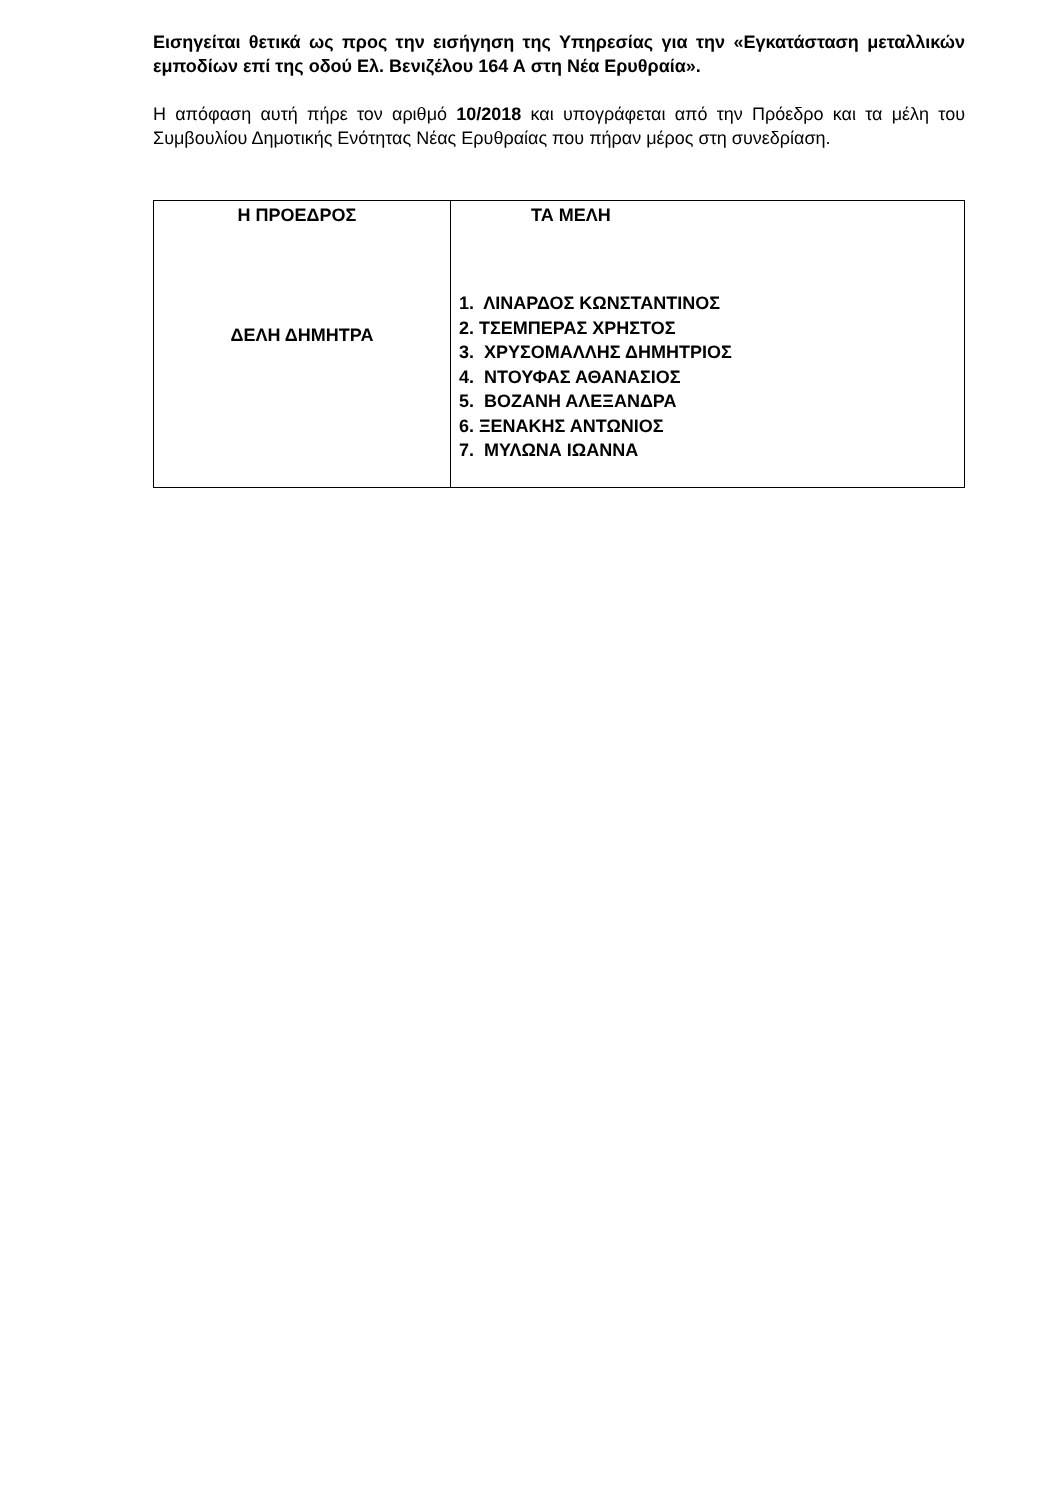Εισηγείται θετικά ως προς την εισήγηση της Υπηρεσίας για την «Εγκατάσταση μεταλλικών εμποδίων επί της οδού Ελ. Βενιζέλου 164 Α στη Νέα Ερυθραία».
Η απόφαση αυτή πήρε τον αριθμό 10/2018 και υπογράφεται από την Πρόεδρο και τα μέλη του Συμβουλίου Δημοτικής Ενότητας Νέας Ερυθραίας που πήραν μέρος στη συνεδρίαση.
| Η ΠΡΟΕΔΡΟΣ ΔΕΛΗ ΔΗΜΗΤΡΑ | ΤΑ ΜΕΛΗ 1. ΛΙΝΑΡΔΟΣ ΚΩΝΣΤΑΝΤΙΝΟΣ 2. ΤΣΕΜΠΕΡΑΣ ΧΡΗΣΤΟΣ 3. ΧΡΥΣΟΜΑΛΛΗΣ ΔΗΜΗΤΡΙΟΣ 4. ΝΤΟΥΦΑΣ ΑΘΑΝΑΣΙΟΣ 5. ΒΟΖΑΝΗ ΑΛΕΞΑΝΔΡΑ 6. ΞΕΝΑΚΗΣ ΑΝΤΩΝΙΟΣ 7. ΜΥΛΩΝΑ ΙΩΑΝΝΑ |